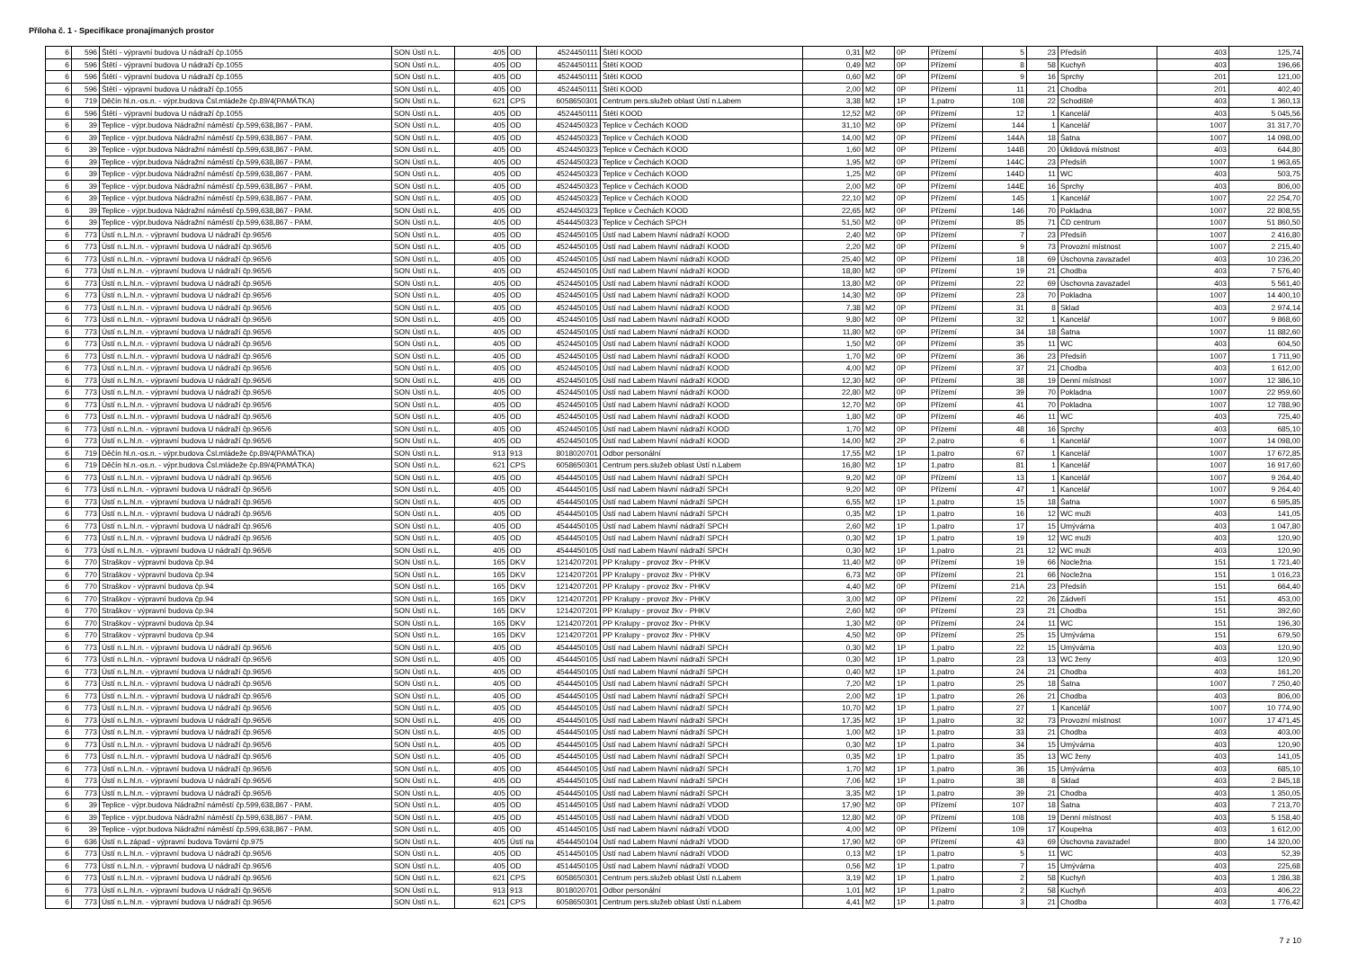Příloha č. 1 - Specifikace pronajímaných prostor
| 6 | 596 | Štětí - výpravní budova U nádraží čp.1055 | SON Ústí n.L. | 405 | OD | 4524450111 | Štětí KOOD | 0,31 | M2 | 0P | Přízemí | 5 | 23 | Předsíň | 403 | 125,74 |
| 6 | 596 | Štětí - výpravní budova U nádraží čp.1055 | SON Ústí n.L. | 405 | OD | 4524450111 | Štětí KOOD | 0,49 | M2 | 0P | Přízemí | 8 | 58 | Kuchyň | 403 | 196,66 |
| 6 | 596 | Štětí - výpravní budova U nádraží čp.1055 | SON Ústí n.L. | 405 | OD | 4524450111 | Štětí KOOD | 0,60 | M2 | 0P | Přízemí | 9 | 16 | Sprchy | 201 | 121,00 |
| 6 | 596 | Štětí - výpravní budova U nádraží čp.1055 | SON Ústí n.L. | 405 | OD | 4524450111 | Štětí KOOD | 2,00 | M2 | 0P | Přízemí | 11 | 21 | Chodba | 201 | 402,40 |
| 6 | 719 | Děčín hl.n.-os.n. - výpr.budova Čsl.mládeže čp.89/4(PAMÁTKA) | SON Ústí n.L. | 621 | CPS | 6058650301 | Centrum pers.služeb oblast Ústí n.Labem | 3,38 | M2 | 1P | 1.patro | 108 | 22 | Schodiště | 403 | 1 360,13 |
| 6 | 596 | Štětí - výpravní budova U nádraží čp.1055 | SON Ústí n.L. | 405 | OD | 4524450111 | Štětí KOOD | 12,52 | M2 | 0P | Přízemí | 12 | 1 | Kancelář | 403 | 5 045,56 |
| 6 | 39 | Teplice - výpr.budova Nádražní náměstí čp.599,638,867 - PAM. | SON Ústí n.L. | 405 | OD | 4524450323 | Teplice v Čechách KOOD | 31,10 | M2 | 0P | Přízemí | 144 | 1 | Kancelář | 1007 | 31 317,70 |
| 6 | 39 | Teplice - výpr.budova Nádražní náměstí čp.599,638,867 - PAM. | SON Ústí n.L. | 405 | OD | 4524450323 | Teplice v Čechách KOOD | 14,00 | M2 | 0P | Přízemí | 144A | 18 | Šatna | 1007 | 14 098,00 |
| 6 | 39 | Teplice - výpr.budova Nádražní náměstí čp.599,638,867 - PAM. | SON Ústí n.L. | 405 | OD | 4524450323 | Teplice v Čechách KOOD | 1,60 | M2 | 0P | Přízemí | 144B | 20 | Úklidová místnost | 403 | 644,80 |
| 6 | 39 | Teplice - výpr.budova Nádražní náměstí čp.599,638,867 - PAM. | SON Ústí n.L. | 405 | OD | 4524450323 | Teplice v Čechách KOOD | 1,95 | M2 | 0P | Přízemí | 144C | 23 | Předsíň | 1007 | 1 963,65 |
| 6 | 39 | Teplice - výpr.budova Nádražní náměstí čp.599,638,867 - PAM. | SON Ústí n.L. | 405 | OD | 4524450323 | Teplice v Čechách KOOD | 1,25 | M2 | 0P | Přízemí | 144D | 11 | WC | 403 | 503,75 |
| 6 | 39 | Teplice - výpr.budova Nádražní náměstí čp.599,638,867 - PAM. | SON Ústí n.L. | 405 | OD | 4524450323 | Teplice v Čechách KOOD | 2,00 | M2 | 0P | Přízemí | 144E | 16 | Sprchy | 403 | 806,00 |
| 6 | 39 | Teplice - výpr.budova Nádražní náměstí čp.599,638,867 - PAM. | SON Ústí n.L. | 405 | OD | 4524450323 | Teplice v Čechách KOOD | 22,10 | M2 | 0P | Přízemí | 145 | 1 | Kancelář | 1007 | 22 254,70 |
| 6 | 39 | Teplice - výpr.budova Nádražní náměstí čp.599,638,867 - PAM. | SON Ústí n.L. | 405 | OD | 4524450323 | Teplice v Čechách KOOD | 22,65 | M2 | 0P | Přízemí | 146 | 70 | Pokladna | 1007 | 22 808,55 |
| 6 | 39 | Teplice - výpr.budova Nádražní náměstí čp.599,638,867 - PAM. | SON Ústí n.L. | 405 | OD | 4544450323 | Teplice v Čechách SPCH | 51,50 | M2 | 0P | Přízemí | 85 | 71 | ČD centrum | 1007 | 51 860,50 |
| 6 | 773 | Ústí n.L.hl.n. - výpravní budova U nádraží čp.965/6 | SON Ústí n.L. | 405 | OD | 4524450105 | Ústí nad Labem hlavní nádraží KOOD | 2,40 | M2 | 0P | Přízemí | 7 | 23 | Předsíň | 1007 | 2 416,80 |
| 6 | 773 | Ústí n.L.hl.n. - výpravní budova U nádraží čp.965/6 | SON Ústí n.L. | 405 | OD | 4524450105 | Ústí nad Labem hlavní nádraží KOOD | 2,20 | M2 | 0P | Přízemí | 9 | 73 | Provozní místnost | 1007 | 2 215,40 |
| 6 | 773 | Ústí n.L.hl.n. - výpravní budova U nádraží čp.965/6 | SON Ústí n.L. | 405 | OD | 4524450105 | Ústí nad Labem hlavní nádraží KOOD | 25,40 | M2 | 0P | Přízemí | 18 | 69 | Úschovna zavazadel | 403 | 10 236,20 |
| 6 | 773 | Ústí n.L.hl.n. - výpravní budova U nádraží čp.965/6 | SON Ústí n.L. | 405 | OD | 4524450105 | Ústí nad Labem hlavní nádraží KOOD | 18,80 | M2 | 0P | Přízemí | 19 | 21 | Chodba | 403 | 7 576,40 |
| 6 | 773 | Ústí n.L.hl.n. - výpravní budova U nádraží čp.965/6 | SON Ústí n.L. | 405 | OD | 4524450105 | Ústí nad Labem hlavní nádraží KOOD | 13,80 | M2 | 0P | Přízemí | 22 | 69 | Úschovna zavazadel | 403 | 5 561,40 |
| 6 | 773 | Ústí n.L.hl.n. - výpravní budova U nádraží čp.965/6 | SON Ústí n.L. | 405 | OD | 4524450105 | Ústí nad Labem hlavní nádraží KOOD | 14,30 | M2 | 0P | Přízemí | 23 | 70 | Pokladna | 1007 | 14 400,10 |
| 6 | 773 | Ústí n.L.hl.n. - výpravní budova U nádraží čp.965/6 | SON Ústí n.L. | 405 | OD | 4524450105 | Ústí nad Labem hlavní nádraží KOOD | 7,38 | M2 | 0P | Přízemí | 31 | 8 | Sklad | 403 | 2 974,14 |
| 6 | 773 | Ústí n.L.hl.n. - výpravní budova U nádraží čp.965/6 | SON Ústí n.L. | 405 | OD | 4524450105 | Ústí nad Labem hlavní nádraží KOOD | 9,80 | M2 | 0P | Přízemí | 32 | 1 | Kancelář | 1007 | 9 868,60 |
| 6 | 773 | Ústí n.L.hl.n. - výpravní budova U nádraží čp.965/6 | SON Ústí n.L. | 405 | OD | 4524450105 | Ústí nad Labem hlavní nádraží KOOD | 11,80 | M2 | 0P | Přízemí | 34 | 18 | Šatna | 1007 | 11 882,60 |
| 6 | 773 | Ústí n.L.hl.n. - výpravní budova U nádraží čp.965/6 | SON Ústí n.L. | 405 | OD | 4524450105 | Ústí nad Labem hlavní nádraží KOOD | 1,50 | M2 | 0P | Přízemí | 35 | 11 | WC | 403 | 604,50 |
| 6 | 773 | Ústí n.L.hl.n. - výpravní budova U nádraží čp.965/6 | SON Ústí n.L. | 405 | OD | 4524450105 | Ústí nad Labem hlavní nádraží KOOD | 1,70 | M2 | 0P | Přízemí | 36 | 23 | Předsíň | 1007 | 1 711,90 |
| 6 | 773 | Ústí n.L.hl.n. - výpravní budova U nádraží čp.965/6 | SON Ústí n.L. | 405 | OD | 4524450105 | Ústí nad Labem hlavní nádraží KOOD | 4,00 | M2 | 0P | Přízemí | 37 | 21 | Chodba | 403 | 1 612,00 |
| 6 | 773 | Ústí n.L.hl.n. - výpravní budova U nádraží čp.965/6 | SON Ústí n.L. | 405 | OD | 4524450105 | Ústí nad Labem hlavní nádraží KOOD | 12,30 | M2 | 0P | Přízemí | 38 | 19 | Denní místnost | 1007 | 12 386,10 |
| 6 | 773 | Ústí n.L.hl.n. - výpravní budova U nádraží čp.965/6 | SON Ústí n.L. | 405 | OD | 4524450105 | Ústí nad Labem hlavní nádraží KOOD | 22,80 | M2 | 0P | Přízemí | 39 | 70 | Pokladna | 1007 | 22 959,60 |
| 6 | 773 | Ústí n.L.hl.n. - výpravní budova U nádraží čp.965/6 | SON Ústí n.L. | 405 | OD | 4524450105 | Ústí nad Labem hlavní nádraží KOOD | 12,70 | M2 | 0P | Přízemí | 41 | 70 | Pokladna | 1007 | 12 788,90 |
| 6 | 773 | Ústí n.L.hl.n. - výpravní budova U nádraží čp.965/6 | SON Ústí n.L. | 405 | OD | 4524450105 | Ústí nad Labem hlavní nádraží KOOD | 1,80 | M2 | 0P | Přízemí | 46 | 11 | WC | 403 | 725,40 |
| 6 | 773 | Ústí n.L.hl.n. - výpravní budova U nádraží čp.965/6 | SON Ústí n.L. | 405 | OD | 4524450105 | Ústí nad Labem hlavní nádraží KOOD | 1,70 | M2 | 0P | Přízemí | 48 | 16 | Sprchy | 403 | 685,10 |
| 6 | 773 | Ústí n.L.hl.n. - výpravní budova U nádraží čp.965/6 | SON Ústí n.L. | 405 | OD | 4524450105 | Ústí nad Labem hlavní nádraží KOOD | 14,00 | M2 | 2P | 2.patro | 6 | 1 | Kancelář | 1007 | 14 098,00 |
| 6 | 719 | Děčín hl.n.-os.n. - výpr.budova Čsl.mládeže čp.89/4(PAMÁTKA) | SON Ústí n.L. | 913 | 913 | 8018020701 | Odbor personální | 17,55 | M2 | 1P | 1.patro | 67 | 1 | Kancelář | 1007 | 17 672,85 |
| 6 | 719 | Děčín hl.n.-os.n. - výpr.budova Čsl.mládeže čp.89/4(PAMÁTKA) | SON Ústí n.L. | 621 | CPS | 6058650301 | Centrum pers.služeb oblast Ústí n.Labem | 16,80 | M2 | 1P | 1.patro | 81 | 1 | Kancelář | 1007 | 16 917,60 |
| 6 | 773 | Ústí n.L.hl.n. - výpravní budova U nádraží čp.965/6 | SON Ústí n.L. | 405 | OD | 4544450105 | Ústí nad Labem hlavní nádraží SPCH | 9,20 | M2 | 0P | Přízemí | 13 | 1 | Kancelář | 1007 | 9 264,40 |
| 6 | 773 | Ústí n.L.hl.n. - výpravní budova U nádraží čp.965/6 | SON Ústí n.L. | 405 | OD | 4544450105 | Ústí nad Labem hlavní nádraží SPCH | 9,20 | M2 | 0P | Přízemí | 47 | 1 | Kancelář | 1007 | 9 264,40 |
| 6 | 773 | Ústí n.L.hl.n. - výpravní budova U nádraží čp.965/6 | SON Ústí n.L. | 405 | OD | 4544450105 | Ústí nad Labem hlavní nádraží SPCH | 6,55 | M2 | 1P | 1.patro | 15 | 18 | Šatna | 1007 | 6 595,85 |
| 6 | 773 | Ústí n.L.hl.n. - výpravní budova U nádraží čp.965/6 | SON Ústí n.L. | 405 | OD | 4544450105 | Ústí nad Labem hlavní nádraží SPCH | 0,35 | M2 | 1P | 1.patro | 16 | 12 | WC muži | 403 | 141,05 |
| 6 | 773 | Ústí n.L.hl.n. - výpravní budova U nádraží čp.965/6 | SON Ústí n.L. | 405 | OD | 4544450105 | Ústí nad Labem hlavní nádraží SPCH | 2,60 | M2 | 1P | 1.patro | 17 | 15 | Umývárna | 403 | 1 047,80 |
| 6 | 773 | Ústí n.L.hl.n. - výpravní budova U nádraží čp.965/6 | SON Ústí n.L. | 405 | OD | 4544450105 | Ústí nad Labem hlavní nádraží SPCH | 0,30 | M2 | 1P | 1.patro | 19 | 12 | WC muži | 403 | 120,90 |
| 6 | 773 | Ústí n.L.hl.n. - výpravní budova U nádraží čp.965/6 | SON Ústí n.L. | 405 | OD | 4544450105 | Ústí nad Labem hlavní nádraží SPCH | 0,30 | M2 | 1P | 1.patro | 21 | 12 | WC muži | 403 | 120,90 |
| 6 | 770 | Straškov - výpravní budova čp.94 | SON Ústí n.L. | 165 | DKV | 1214207201 | PP Kralupy - provoz žkv - PHKV | 11,40 | M2 | 0P | Přízemí | 19 | 66 | Nocležna | 151 | 1 721,40 |
| 6 | 770 | Straškov - výpravní budova čp.94 | SON Ústí n.L. | 165 | DKV | 1214207201 | PP Kralupy - provoz žkv - PHKV | 6,73 | M2 | 0P | Přízemí | 21 | 66 | Nocležna | 151 | 1 016,23 |
| 6 | 770 | Straškov - výpravní budova čp.94 | SON Ústí n.L. | 165 | DKV | 1214207201 | PP Kralupy - provoz žkv - PHKV | 4,40 | M2 | 0P | Přízemí | 21A | 23 | Předsíň | 151 | 664,40 |
| 6 | 770 | Straškov - výpravní budova čp.94 | SON Ústí n.L. | 165 | DKV | 1214207201 | PP Kralupy - provoz žkv - PHKV | 3,00 | M2 | 0P | Přízemí | 22 | 26 | Zádveří | 151 | 453,00 |
| 6 | 770 | Straškov - výpravní budova čp.94 | SON Ústí n.L. | 165 | DKV | 1214207201 | PP Kralupy - provoz žkv - PHKV | 2,60 | M2 | 0P | Přízemí | 23 | 21 | Chodba | 151 | 392,60 |
| 6 | 770 | Straškov - výpravní budova čp.94 | SON Ústí n.L. | 165 | DKV | 1214207201 | PP Kralupy - provoz žkv - PHKV | 1,30 | M2 | 0P | Přízemí | 24 | 11 | WC | 151 | 196,30 |
| 6 | 770 | Straškov - výpravní budova čp.94 | SON Ústí n.L. | 165 | DKV | 1214207201 | PP Kralupy - provoz žkv - PHKV | 4,50 | M2 | 0P | Přízemí | 25 | 15 | Umývárna | 151 | 679,50 |
| 6 | 773 | Ústí n.L.hl.n. - výpravní budova U nádraží čp.965/6 | SON Ústí n.L. | 405 | OD | 4544450105 | Ústí nad Labem hlavní nádraží SPCH | 0,30 | M2 | 1P | 1.patro | 22 | 15 | Umývárna | 403 | 120,90 |
| 6 | 773 | Ústí n.L.hl.n. - výpravní budova U nádraží čp.965/6 | SON Ústí n.L. | 405 | OD | 4544450105 | Ústí nad Labem hlavní nádraží SPCH | 0,30 | M2 | 1P | 1.patro | 23 | 13 | WC ženy | 403 | 120,90 |
| 6 | 773 | Ústí n.L.hl.n. - výpravní budova U nádraží čp.965/6 | SON Ústí n.L. | 405 | OD | 4544450105 | Ústí nad Labem hlavní nádraží SPCH | 0,40 | M2 | 1P | 1.patro | 24 | 21 | Chodba | 403 | 161,20 |
| 6 | 773 | Ústí n.L.hl.n. - výpravní budova U nádraží čp.965/6 | SON Ústí n.L. | 405 | OD | 4544450105 | Ústí nad Labem hlavní nádraží SPCH | 7,20 | M2 | 1P | 1.patro | 25 | 18 | Šatna | 1007 | 7 250,40 |
| 6 | 773 | Ústí n.L.hl.n. - výpravní budova U nádraží čp.965/6 | SON Ústí n.L. | 405 | OD | 4544450105 | Ústí nad Labem hlavní nádraží SPCH | 2,00 | M2 | 1P | 1.patro | 26 | 21 | Chodba | 403 | 806,00 |
| 6 | 773 | Ústí n.L.hl.n. - výpravní budova U nádraží čp.965/6 | SON Ústí n.L. | 405 | OD | 4544450105 | Ústí nad Labem hlavní nádraží SPCH | 10,70 | M2 | 1P | 1.patro | 27 | 1 | Kancelář | 1007 | 10 774,90 |
| 6 | 773 | Ústí n.L.hl.n. - výpravní budova U nádraží čp.965/6 | SON Ústí n.L. | 405 | OD | 4544450105 | Ústí nad Labem hlavní nádraží SPCH | 17,35 | M2 | 1P | 1.patro | 32 | 73 | Provozní místnost | 1007 | 17 471,45 |
| 6 | 773 | Ústí n.L.hl.n. - výpravní budova U nádraží čp.965/6 | SON Ústí n.L. | 405 | OD | 4544450105 | Ústí nad Labem hlavní nádraží SPCH | 1,00 | M2 | 1P | 1.patro | 33 | 21 | Chodba | 403 | 403,00 |
| 6 | 773 | Ústí n.L.hl.n. - výpravní budova U nádraží čp.965/6 | SON Ústí n.L. | 405 | OD | 4544450105 | Ústí nad Labem hlavní nádraží SPCH | 0,30 | M2 | 1P | 1.patro | 34 | 15 | Umývárna | 403 | 120,90 |
| 6 | 773 | Ústí n.L.hl.n. - výpravní budova U nádraží čp.965/6 | SON Ústí n.L. | 405 | OD | 4544450105 | Ústí nad Labem hlavní nádraží SPCH | 0,35 | M2 | 1P | 1.patro | 35 | 13 | WC ženy | 403 | 141,05 |
| 6 | 773 | Ústí n.L.hl.n. - výpravní budova U nádraží čp.965/6 | SON Ústí n.L. | 405 | OD | 4544450105 | Ústí nad Labem hlavní nádraží SPCH | 1,70 | M2 | 1P | 1.patro | 36 | 15 | Umývárna | 403 | 685,10 |
| 6 | 773 | Ústí n.L.hl.n. - výpravní budova U nádraží čp.965/6 | SON Ústí n.L. | 405 | OD | 4544450105 | Ústí nad Labem hlavní nádraží SPCH | 7,06 | M2 | 1P | 1.patro | 38 | 8 | Sklad | 403 | 2 845,18 |
| 6 | 773 | Ústí n.L.hl.n. - výpravní budova U nádraží čp.965/6 | SON Ústí n.L. | 405 | OD | 4544450105 | Ústí nad Labem hlavní nádraží SPCH | 3,35 | M2 | 1P | 1.patro | 39 | 21 | Chodba | 403 | 1 350,05 |
| 6 | 39 | Teplice - výpr.budova Nádražní náměstí čp.599,638,867 - PAM. | SON Ústí n.L. | 405 | OD | 4514450105 | Ústí nad Labem hlavní nádraží VDOD | 17,90 | M2 | 0P | Přízemí | 107 | 18 | Šatna | 403 | 7 213,70 |
| 6 | 39 | Teplice - výpr.budova Nádražní náměstí čp.599,638,867 - PAM. | SON Ústí n.L. | 405 | OD | 4514450105 | Ústí nad Labem hlavní nádraží VDOD | 12,80 | M2 | 0P | Přízemí | 108 | 19 | Denní místnost | 403 | 5 158,40 |
| 6 | 39 | Teplice - výpr.budova Nádražní náměstí čp.599,638,867 - PAM. | SON Ústí n.L. | 405 | OD | 4514450105 | Ústí nad Labem hlavní nádraží VDOD | 4,00 | M2 | 0P | Přízemí | 109 | 17 | Koupelna | 403 | 1 612,00 |
| 6 | 636 | Ústí n.L.západ - výpravní budova Tovární čp.975 | SON Ústí n.L. | 405 | Ústí na | 4544450104 | Ústí nad Labem hlavní nádraží VDOD | 17,90 | M2 | 0P | Přízemí | 43 | 69 | Úschovna zavazadel | 800 | 14 320,00 |
| 6 | 773 | Ústí n.L.hl.n. - výpravní budova U nádraží čp.965/6 | SON Ústí n.L. | 405 | OD | 4514450105 | Ústí nad Labem hlavní nádraží VDOD | 0,13 | M2 | 1P | 1.patro | 5 | 11 | WC | 403 | 52,39 |
| 6 | 773 | Ústí n.L.hl.n. - výpravní budova U nádraží čp.965/6 | SON Ústí n.L. | 405 | OD | 4514450105 | Ústí nad Labem hlavní nádraží VDOD | 0,56 | M2 | 1P | 1.patro | 7 | 15 | Umývárna | 403 | 225,68 |
| 6 | 773 | Ústí n.L.hl.n. - výpravní budova U nádraží čp.965/6 | SON Ústí n.L. | 621 | CPS | 6058650301 | Centrum pers.služeb oblast Ústí n.Labem | 3,19 | M2 | 1P | 1.patro | 2 | 58 | Kuchyň | 403 | 1 286,38 |
| 6 | 773 | Ústí n.L.hl.n. - výpravní budova U nádraží čp.965/6 | SON Ústí n.L. | 913 | 913 | 8018020701 | Odbor personální | 1,01 | M2 | 1P | 1.patro | 2 | 58 | Kuchyň | 403 | 406,22 |
| 6 | 773 | Ústí n.L.hl.n. - výpravní budova U nádraží čp.965/6 | SON Ústí n.L. | 621 | CPS | 6058650301 | Centrum pers.služeb oblast Ústí n.Labem | 4,41 | M2 | 1P | 1.patro | 3 | 21 | Chodba | 403 | 1 776,42 |
7 z 10